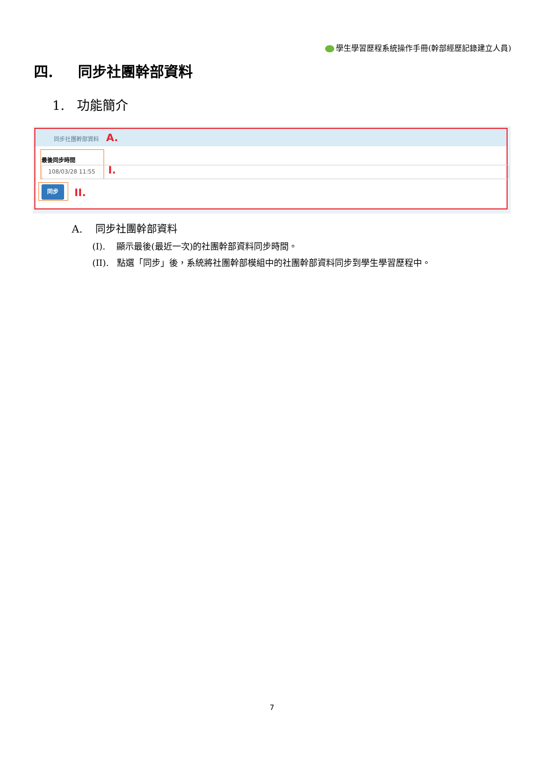學生學習歷程系統操作手冊(幹部經歷記錄建立人員)
四. 同步社團幹部資料
1. 功能簡介
同步社團幹部資料 A.
最後同步時間
108/03/28 11:55 I.
同步 II.
A. 同步社團幹部資料
(I). 顯示最後(最近一次)的社團幹部資料同步時間。
(II). 點選「同步」後，系統將社團幹部模組中的社團幹部資料同步到學生學習歷程中。
7